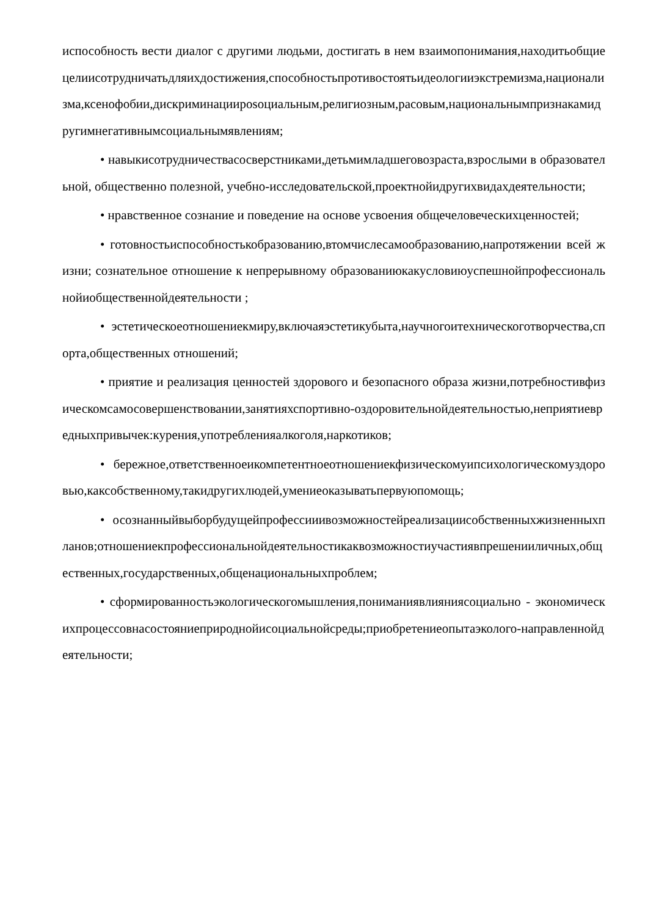испособность вести диалог с другими людьми, достигать в нем взаимопонимания,находитьобщиецелиисотрудничатьдляихдостижения,способностьпротивостоятьидеологииэкстремизма,национализма,ксенофобии,дискриминацииposoциальным,религиозным,расовым,национальнымпризнакамидругимнегативнымсоциальнымявлениям;
• навыкисотрудничествасосверстниками,детьмимладшеговозраста,взрослыми в образовательной, общественно полезной, учебно-исследовательской,проектнойидругихвидахдеятельности;
• нравственное сознание и поведение на основе усвоения общечеловеческихценностей;
• готовностьиспособностькобразованию,втомчислесамообразованию,напротяжении всей жизни; сознательное отношение к непрерывному образованиюкакусловиюуспешнойпрофессиональнойиобщественнойдеятельности ;
• эстетическоеотношениекмиру,включаяэстетикубыта,научногоитехническоготворчества,спорта,общественных отношений;
• приятие и реализация ценностей здорового и безопасного образа жизни,потребностивфизическомсамосовершенствовании,занятияхспортивно-оздоровительнойдеятельностью,неприятиевредныхпривычек:курения,употребленияалкоголя,наркотиков;
• бережное,ответственноеикомпетентноеотношениекфизическомуипсихологическомуздоровью,каксобственному,такидругихлюдей,умениеоказыватьпервуюпомощь;
• осознанныйвыборбудущейпрофессииивозможностейреализациисобственныхжизненныхпланов;отношениекпрофессиональнойдеятельностикаквозможностиучастиявпрешенииличных,общественных,государственных,общенациональныхпроблем;
• сформированностьэкологическогомышления,пониманиявлиянияcоциально - экономическихпроцессовнасостояниеприроднойисоциальнойсреды;приобретениеопытаэколого-направленнойдеятельности;